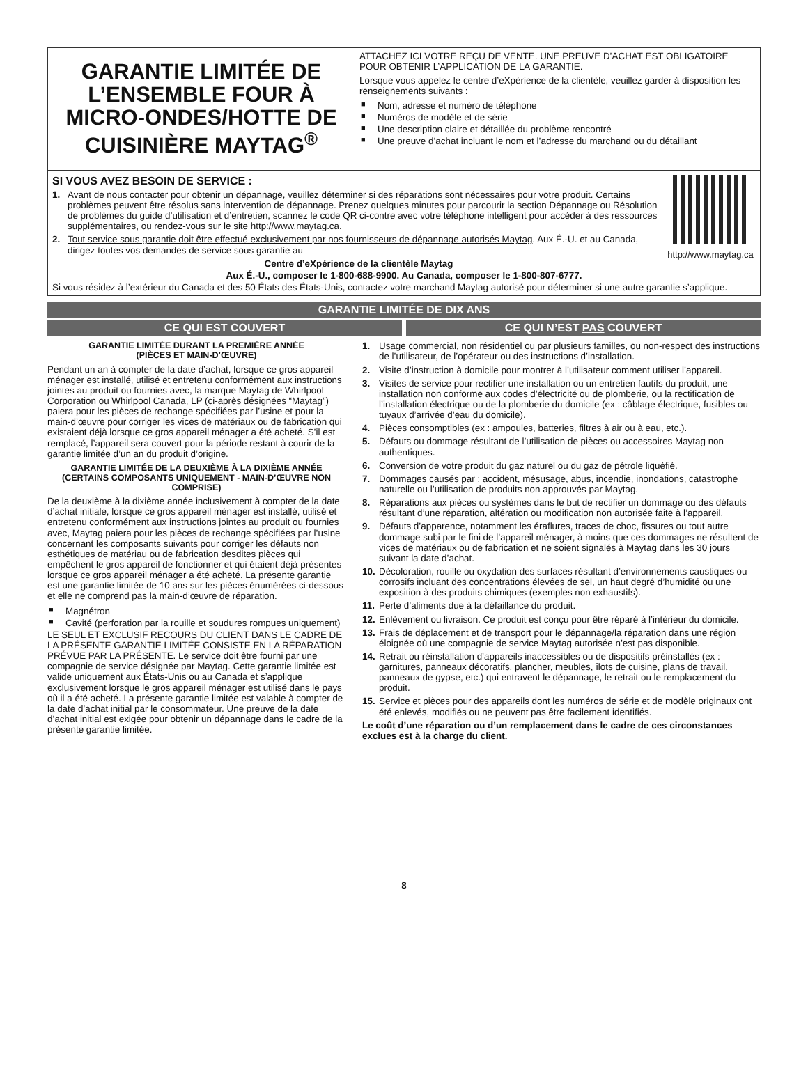GARANTIE LIMITÉE DE L’ENSEMBLE FOUR À MICRO-ONDES/HOTTE DE CUISINIÈRE MAYTAG<sup>®</sup>
ATTACHEZ ICI VOTRE REÇU DE VENTE. UNE PREUVE D’ACHAT EST OBLIGATOIRE POUR OBTENIR L’APPLICATION DE LA GARANTIE.
Lorsque vous appelez le centre d’eXpérience de la clientèle, veuillez garder à disposition les renseignements suivants :
■ Nom, adresse et numéro de téléphone
■ Numéros de modèle et de série
■ Une description claire et détaillée du problème rencontré
■ Une preuve d’achat incluant le nom et l’adresse du marchand ou du détaillant
http://www.maytag.ca
SI VOUS AVEZ BESOIN DE SERVICE :
1. Avant de nous contacter pour obtenir un dépannage, veuillez déterminer si des réparations sont nécessaires pour votre produit. Certains problèmes peuvent être résolus sans intervention de dépannage. Prenez quelques minutes pour parcourir la section Dépannage ou Résolution de problèmes du guide d’utilisation et d’entretien, scannez le code QR ci-contre avec votre téléphone intelligent pour accéder à des ressources supplémentaires, ou rendez-vous sur le site http://www.maytag.ca.
2. Tout service sous garantie doit être effectué exclusivement par nos fournisseurs de dépannage autorisés Maytag. Aux É.-U. et au Canada, dirigez toutes vos demandes de service sous garantie au
Centre d’eXpérience de la clientèle Maytag
Aux É.-U., composer le 1-800-688-9900. Au Canada, composer le 1-800-807-6777.
Si vous résidez à l’extérieur du Canada et des 50 États des États-Unis, contactez votre marchand Maytag autorisé pour déterminer si une autre garantie s’applique.
GARANTIE LIMITÉE DE DIX ANS
CE QUI EST COUVERT CE QUI N’EST PAS COUVERT
GARANTIE LIMITÉE DURANT LA PREMIÈRE ANNÉE
(PIÈCES ET MAIN-D’ŒUVRE)
Pendant un an à compter de la date d’achat, lorsque ce gros appareil ménager est installé, utilisé et entretenu conformément aux instructions jointes au produit ou fournies avec, la marque Maytag de Whirlpool Corporation ou Whirlpool Canada, LP (ci-après désignées “Maytag”) paiera pour les pièces de rechange spécifiées par l’usine et pour la main-d’œuvre pour corriger les vices de matériaux ou de fabrication qui existaient déjà lorsque ce gros appareil ménager a été acheté. S’il est remplacé, l’appareil sera couvert pour la période restant à courir de la garantie limitée d’un an du produit d’origine.
GARANTIE LIMITÉE DE LA DEUXIÈME À LA DIXIÈME ANNÉE (CERTAINS COMPOSANTS UNIQUEMENT - MAIN-D’ŒUVRE NON COMPRISE)
De la deuxième à la dixième année inclusivement à compter de la date d’achat initiale, lorsque ce gros appareil ménager est installé, utilisé et entretenu conformément aux instructions jointes au produit ou fournies avec, Maytag paiera pour les pièces de rechange spécifiées par l’usine concernant les composants suivants pour corriger les défauts non esthétiques de matériau ou de fabrication desdites pièces qui empêchent le gros appareil de fonctionner et qui étaient déjà présentes lorsque ce gros appareil ménager a été acheté. La présente garantie est une garantie limitée de 10 ans sur les pièces énumérées ci-dessous et elle ne comprend pas la main-d’œuvre de réparation.
■ Magnétron
■ Cavité (perforation par la rouille et soudures rompues uniquement)
LE SEUL ET EXCLUSIF RECOURS DU CLIENT DANS LE CADRE DE LA PRÉSENTE GARANTIE LIMITÉE CONSISTE EN LA RÉPARATION PRÉVUE PAR LA PRÉSENTE. Le service doit être fourni par une compagnie de service désignée par Maytag. Cette garantie limitée est valide uniquement aux États-Unis ou au Canada et s’applique exclusivement lorsque le gros appareil ménager est utilisé dans le pays où il a été acheté. La présente garantie limitée est valable à compter de la date d’achat initial par le consommateur. Une preuve de la date d’achat initial est exigée pour obtenir un dépannage dans le cadre de la présente garantie limitée.
1. Usage commercial, non résidentiel ou par plusieurs familles, ou non-respect des instructions de l’utilisateur, de l’opérateur ou des instructions d’installation.
2. Visite d’instruction à domicile pour montrer à l’utilisateur comment utiliser l’appareil.
3. Visites de service pour rectifier une installation ou un entretien fautifs du produit, une installation non conforme aux codes d’électricité ou de plomberie, ou la rectification de l’installation électrique ou de la plomberie du domicile (ex : câblage électrique, fusibles ou tuyaux d’arrivée d’eau du domicile).
4. Pièces consomptibles (ex : ampoules, batteries, filtres à air ou à eau, etc.).
5. Défauts ou dommage résultant de l’utilisation de pièces ou accessoires Maytag non authentiques.
6. Conversion de votre produit du gaz naturel ou du gaz de pétrole liquéfié.
7. Dommages causés par : accident, mésusage, abus, incendie, inondations, catastrophe naturelle ou l’utilisation de produits non approuvés par Maytag.
8. Réparations aux pièces ou systèmes dans le but de rectifier un dommage ou des défauts résultant d’une réparation, altération ou modification non autorisée faite à l’appareil.
9. Défauts d’apparence, notamment les éraflures, traces de choc, fissures ou tout autre dommage subi par le fini de l’appareil ménager, à moins que ces dommages ne résultent de vices de matériaux ou de fabrication et ne soient signalés à Maytag dans les 30 jours suivant la date d’achat.
10. Décoloration, rouille ou oxydation des surfaces résultant d’environnements caustiques ou corrosifs incluant des concentrations élevées de sel, un haut degré d’humidité ou une exposition à des produits chimiques (exemples non exhaustifs).
11. Perte d’aliments due à la défaillance du produit.
12. Enlèvement ou livraison. Ce produit est conçu pour être réparé à l’intérieur du domicile.
13. Frais de déplacement et de transport pour le dépannage/la réparation dans une région éloignée où une compagnie de service Maytag autorisée n’est pas disponible.
14. Retrait ou réinstallation d’appareils inaccessibles ou de dispositifs préinstallés (ex : garnitures, panneaux décoratifs, plancher, meubles, îlots de cuisine, plans de travail, panneaux de gypse, etc.) qui entravent le dépannage, le retrait ou le remplacement du produit.
15. Service et pièces pour des appareils dont les numéros de série et de modèle originaux ont été enlevés, modifiés ou ne peuvent pas être facilement identifiés.
Le coût d’une réparation ou d’un remplacement dans le cadre de ces circonstances exclues est à la charge du client.
8